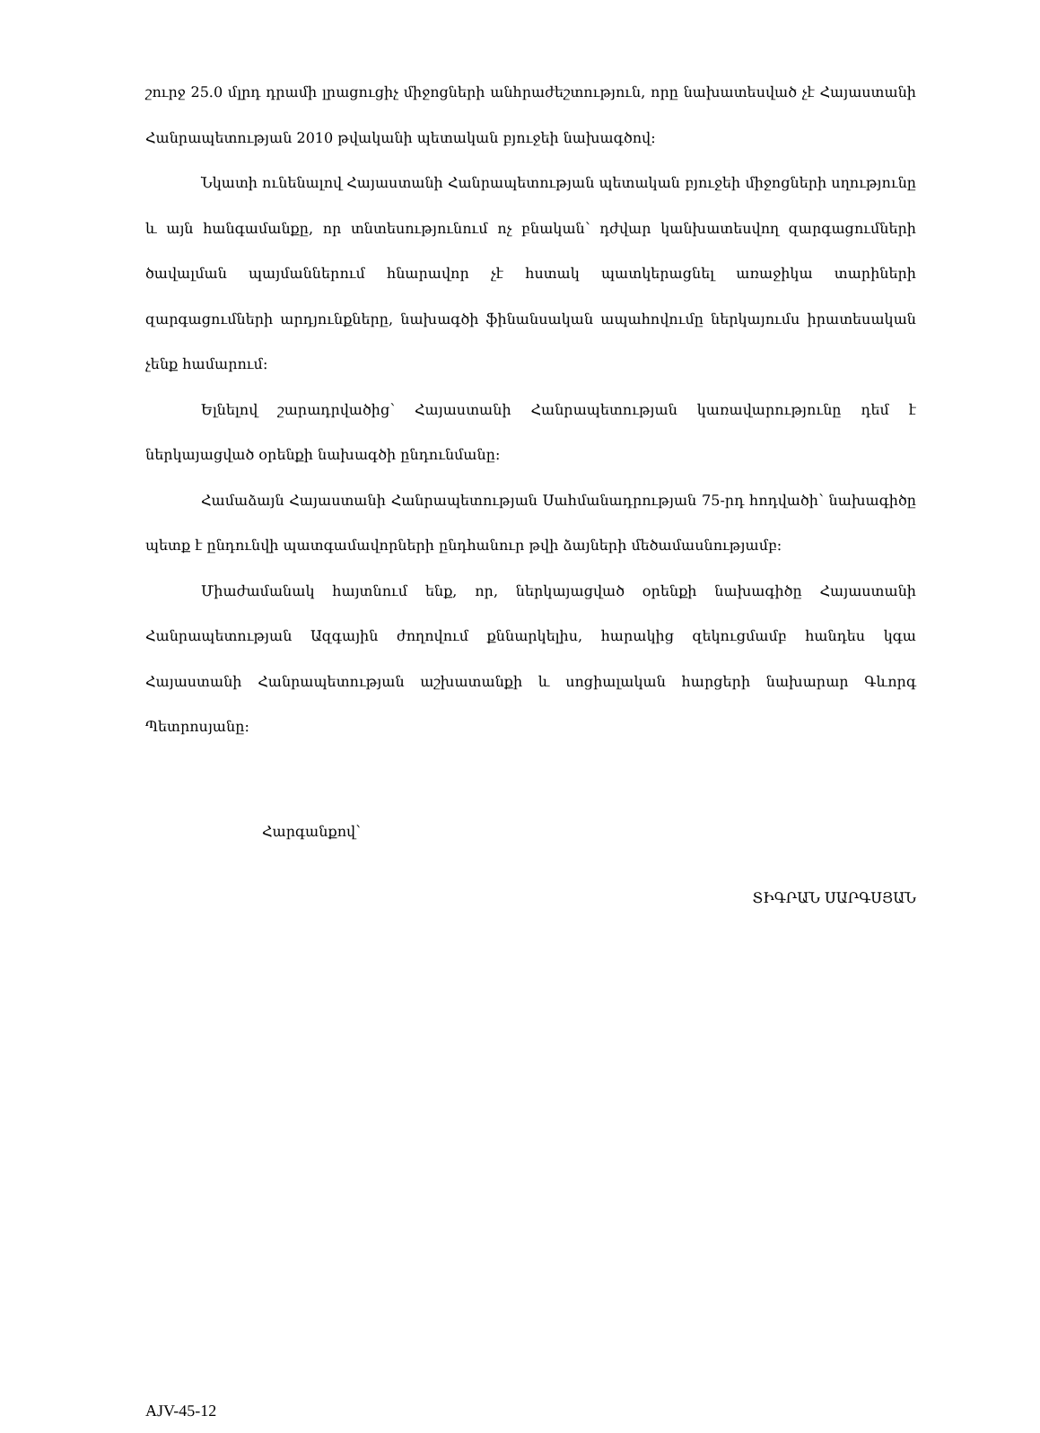շուրջ 25.0 մլրդ դրամի լրացուցիչ միջոցների անհրաժեշտություն, որը նախատեսված չէ Հայաստանի Հանրապետության 2010 թվականի պետական բյուջեի նախագծով:
Նկատի ունենալով Հայաստանի Հանրապետության պետական բյուջեի միջոցների սղությունը և այն հանգամանքը, որ տնտեսությունում ոչ բնական՝ դժվար կանխատեսվող զարգացումների ծավալման պայմաններում հնարավոր չէ հստակ պատկերացնել առաջիկա տարիների զարգացումների արդյունքները, նախագծի ֆինանսական ապահովումը ներկայումս իրատեսական չենք համարում:
Ելնելով շարադրվածից՝ Հայաստանի Հանրապետության կառավարությունը դեմ է ներկայացված օրենքի նախագծի ընդունմանը:
Համաձայն Հայաստանի Հանրապետության Սահմանադրության 75-րդ հոդվածի՝ նախագիծը պետք է ընդունվի պատգամավորների ընդհանուր թվի ձայների մեծամասնությամբ:
Միաժամանակ հայտնում ենք, որ, ներկայացված օրենքի նախագիծը Հայաստանի Հանրապետության Ազգային ժողովում քննարկելիս, հարակից զեկուցմամբ հանդես կգա Հայաստանի Հանրապետության աշխատանքի և սոցիալական հարցերի նախարար Գևորգ Պետրոսյանը:
Հարգանքով՝
ՏԻԳՐԱՆ ՍԱՐԳՍՅԱՆ
AJV-45-12